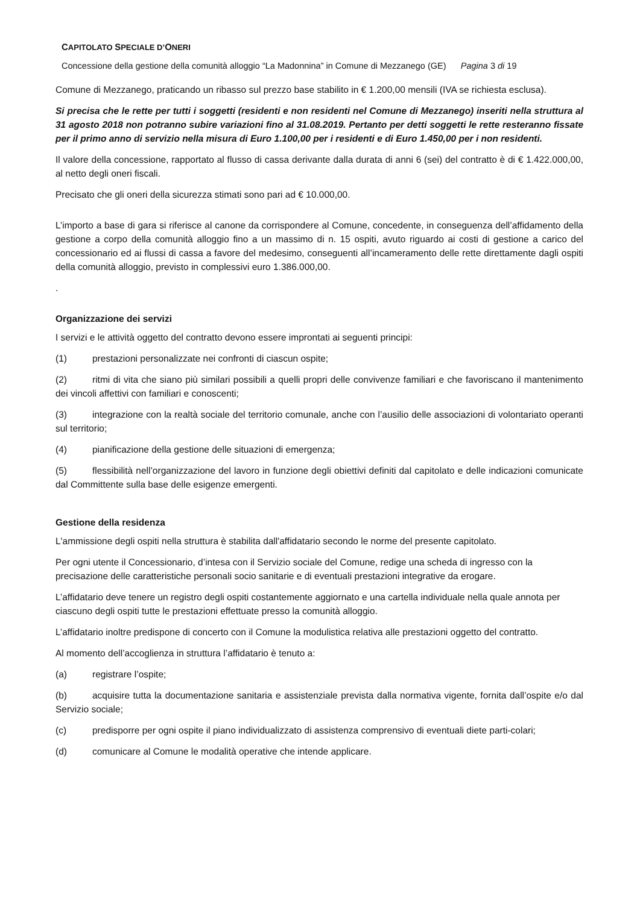CAPITOLATO SPECIALE D’ONERI
Concessione della gestione della comunità alloggio “La Madonnina” in Comune di Mezzanego (GE) Pagina 3 di 19
Comune di Mezzanego, praticando un ribasso sul prezzo base stabilito in € 1.200,00 mensili (IVA se richiesta esclusa).
Si precisa che le rette per tutti i soggetti (residenti e non residenti nel Comune di Mezzanego) inseriti nella struttura al 31 agosto 2018 non potranno subire variazioni fino al 31.08.2019. Pertanto per detti soggetti le rette resteranno fissate per il primo anno di servizio nella misura di Euro 1.100,00 per i residenti e di Euro 1.450,00 per i non residenti.
Il valore della concessione, rapportato al flusso di cassa derivante dalla durata di anni 6 (sei) del contratto è di € 1.422.000,00, al netto degli oneri fiscali.
Precisato che gli oneri della sicurezza stimati sono pari ad € 10.000,00.
L’importo a base di gara si riferisce al canone da corrispondere al Comune, concedente, in conseguenza dell’affidamento della gestione a corpo della comunità alloggio fino a un massimo di n. 15 ospiti, avuto riguardo ai costi di gestione a carico del concessionario ed ai flussi di cassa a favore del medesimo, conseguenti all’incameramento delle rette direttamente dagli ospiti della comunità alloggio, previsto in complessivi euro 1.386.000,00.
.
Organizzazione dei servizi
I servizi e le attività oggetto del contratto devono essere improntati ai seguenti principi:
(1) prestazioni personalizzate nei confronti di ciascun ospite;
(2) ritmi di vita che siano più similari possibili a quelli propri delle convivenze familiari e che favoriscano il mantenimento dei vincoli affettivi con familiari e conoscenti;
(3) integrazione con la realtà sociale del territorio comunale, anche con l’ausilio delle associazioni di volontariato operanti sul territorio;
(4) pianificazione della gestione delle situazioni di emergenza;
(5) flessibilità nell’organizzazione del lavoro in funzione degli obiettivi definiti dal capitolato e delle indicazioni comunicate dal Committente sulla base delle esigenze emergenti.
Gestione della residenza
L'ammissione degli ospiti nella struttura è stabilita dall'affidatario secondo le norme del presente capitolato.
Per ogni utente il Concessionario, d’intesa con il Servizio sociale del Comune, redige una scheda di ingresso con la precisazione delle caratteristiche personali socio sanitarie e di eventuali prestazioni integrative da erogare.
L’affidatario deve tenere un registro degli ospiti costantemente aggiornato e una cartella individuale nella quale annota per ciascuno degli ospiti tutte le prestazioni effettuate presso la comunità alloggio.
L’affidatario inoltre predispone di concerto con il Comune la modulistica relativa alle prestazioni oggetto del contratto.
Al momento dell’accoglienza in struttura l’affidatario è tenuto a:
(a) registrare l’ospite;
(b) acquisire tutta la documentazione sanitaria e assistenziale prevista dalla normativa vigente, fornita dall’ospite e/o dal Servizio sociale;
(c) predisporre per ogni ospite il piano individualizzato di assistenza comprensivo di eventuali diete parti-colari;
(d) comunicare al Comune le modalità operative che intende applicare.